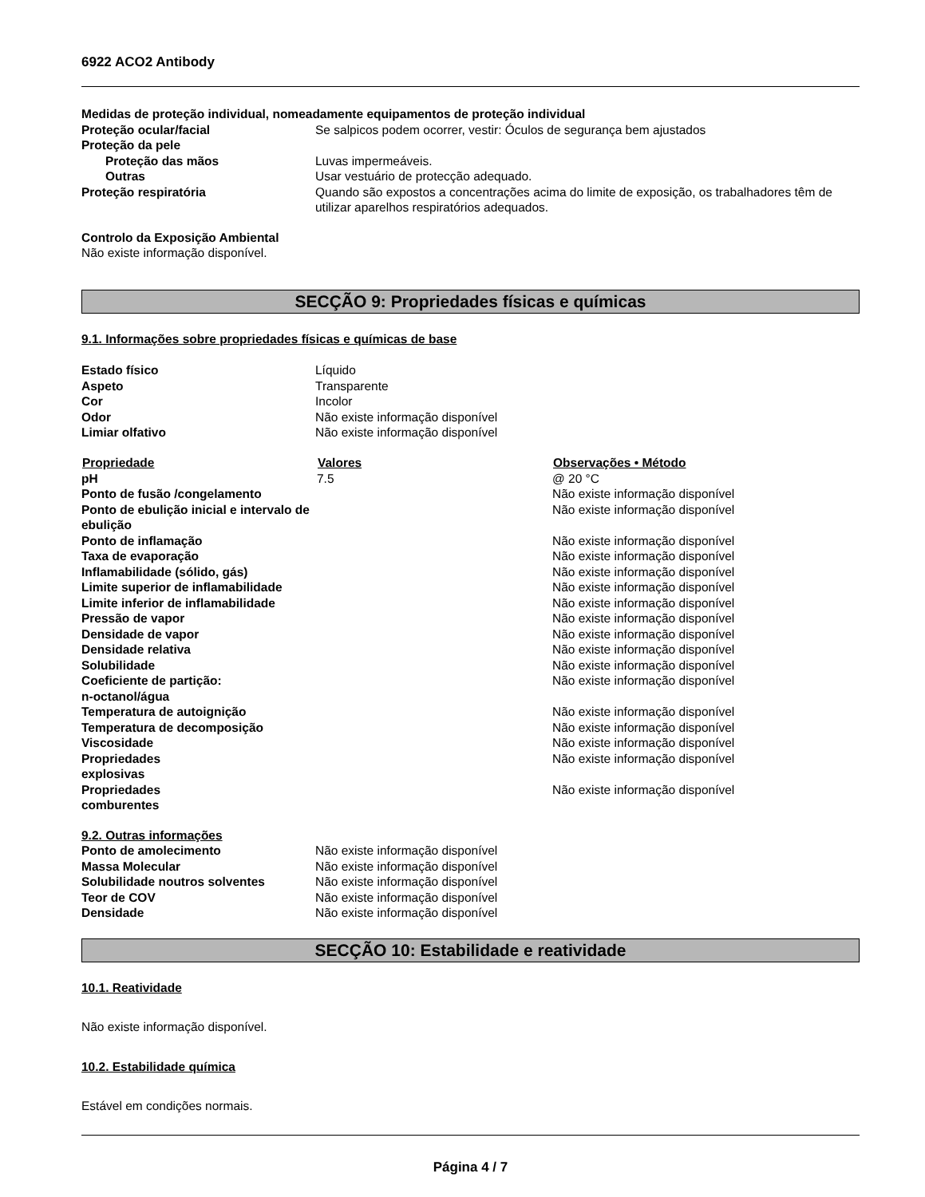6922 ACO2 Antibody
Medidas de proteção individual, nomeadamente equipamentos de proteção individual
| Proteção ocular/facial | Se salpicos podem ocorrer, vestir: Óculos de segurança bem ajustados |
| Proteção da pele | |
| Proteção das mãos | Luvas impermeáveis. |
| Outras | Usar vestuário de protecção adequado. |
| Proteção respiratória | Quando são expostos a concentrações acima do limite de exposição, os trabalhadores têm de utilizar aparelhos respiratórios adequados. |
Controlo da Exposição Ambiental
Não existe informação disponível.
SECÇÃO 9: Propriedades físicas e químicas
9.1. Informações sobre propriedades físicas e químicas de base
| Estado físico | Líquido |
| Aspeto | Transparente |
| Cor | Incolor |
| Odor | Não existe informação disponível |
| Limiar olfativo | Não existe informação disponível |
| Propriedade | Valores | Observações • Método |
| --- | --- | --- |
| pH | 7.5 | @ 20 °C |
| Ponto de fusão /congelamento | | Não existe informação disponível |
| Ponto de ebulição inicial e intervalo de ebulição | | Não existe informação disponível |
| Ponto de inflamação | | Não existe informação disponível |
| Taxa de evaporação | | Não existe informação disponível |
| Inflamabilidade (sólido, gás) | | Não existe informação disponível |
| Limite superior de inflamabilidade | | Não existe informação disponível |
| Limite inferior de inflamabilidade | | Não existe informação disponível |
| Pressão de vapor | | Não existe informação disponível |
| Densidade de vapor | | Não existe informação disponível |
| Densidade relativa | | Não existe informação disponível |
| Solubilidade | | Não existe informação disponível |
| Coeficiente de partição: n-octanol/água | | Não existe informação disponível |
| Temperatura de autoignição | | Não existe informação disponível |
| Temperatura de decomposição | | Não existe informação disponível |
| Viscosidade | | Não existe informação disponível |
| Propriedades explosivas | | Não existe informação disponível |
| Propriedades comburentes | | Não existe informação disponível |
9.2. Outras informações
| Ponto de amolecimento | Não existe informação disponível |
| Massa Molecular | Não existe informação disponível |
| Solubilidade noutros solventes | Não existe informação disponível |
| Teor de COV | Não existe informação disponível |
| Densidade | Não existe informação disponível |
SECÇÃO 10: Estabilidade e reatividade
10.1. Reatividade
Não existe informação disponível.
10.2. Estabilidade química
Estável em condições normais.
Página 4 / 7